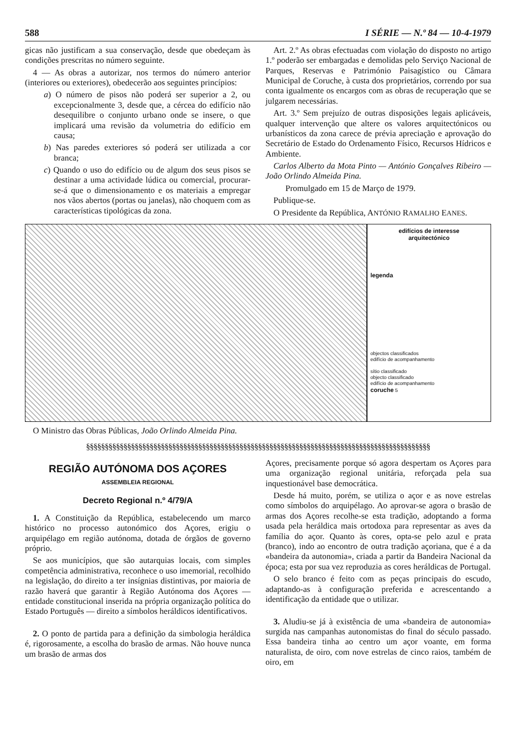588 I SÉRIE — N.º 84 — 10-4-1979
gicas não justificam a sua conservação, desde que obedeçam às condições prescritas no número seguinte.
4 — As obras a autorizar, nos termos do número anterior (interiores ou exteriores), obedecerão aos seguintes princípios:
a) O número de pisos não poderá ser superior a 2, ou excepcionalmente 3, desde que, a cércea do edifício não desequilibre o conjunto urbano onde se insere, o que implicará uma revisão da volumetria do edifício em causa;
b) Nas paredes exteriores só poderá ser utilizada a cor branca;
c) Quando o uso do edifício ou de algum dos seus pisos se destinar a uma actividade lúdica ou comercial, procurar-se-á que o dimensionamento e os materiais a empregar nos vãos abertos (portas ou janelas), não choquem com as características tipológicas da zona.
Art. 2.º As obras efectuadas com violação do disposto no artigo 1.º poderão ser embargadas e demolidas pelo Serviço Nacional de Parques, Reservas e Património Paisagístico ou Câmara Municipal de Coruche, à custa dos proprietários, correndo por sua conta igualmente os encargos com as obras de recuperação que se julgarem necessárias.
Art. 3.º Sem prejuízo de outras disposições legais aplicáveis, qualquer intervenção que altere os valores arquitectónicos ou urbanísticos da zona carece de prévia apreciação e aprovação do Secretário de Estado do Ordenamento Físico, Recursos Hídricos e Ambiente.
Carlos Alberto da Mota Pinto — António Gonçalves Ribeiro — João Orlindo Almeida Pina.
Promulgado em 15 de Março de 1979.
Publique-se.
O Presidente da República, ANTÓNIO RAMALHO EANES.
edifícios de interesse
arquitectónico
legenda
objectos classificados
edifício de acompanhamento
sítio classificado
objecto classificado
edifício de acompanhamento
coruche 5
O Ministro das Obras Públicas, João Orlindo Almeida Pina.
§§§§§§§§§§§§§§§§§§§§§§§§§§§§§§§§§§§§§§§§§§§§§§§§§§§§§§§§§§§§§§§§§§§§§§§§§§§§§§§§§§§§§§§§§§§§
REGIÃO AUTÓNOMA DOS AÇORES
ASSEMBLEIA REGIONAL
Decreto Regional n.º 4/79/A
1. A Constituição da República, estabelecendo um marco histórico no processo autonómico dos Açores, erigiu o arquipélago em região autónoma, dotada de órgãos de governo próprio.
Se aos municípios, que são autarquias locais, com simples competência administrativa, reconhece o uso imemorial, recolhido na legislação, do direito a ter insígnias distintivas, por maioria de razão haverá que garantir à Região Autónoma dos Açores — entidade constitucional inserida na própria organização política do Estado Português — direito a símbolos heráldicos identificativos.
2. O ponto de partida para a definição da simbologia heráldica é, rigorosamente, a escolha do brasão de armas. Não houve nunca um brasão de armas dos
Açores, precisamente porque só agora despertam os Açores para uma organização regional unitária, reforçada pela sua inquestionável base democrática.
Desde há muito, porém, se utiliza o açor e as nove estrelas como símbolos do arquipélago. Ao aprovar-se agora o brasão de armas dos Açores recolhe-se esta tradição, adoptando a forma usada pela heráldica mais ortodoxa para representar as aves da família do açor. Quanto às cores, opta-se pelo azul e prata (branco), indo ao encontro de outra tradição açoriana, que é a da «bandeira da autonomia», criada a partir da Bandeira Nacional da época; esta por sua vez reproduzia as cores heráldicas de Portugal.
O selo branco é feito com as peças principais do escudo, adaptando-as à configuração preferida e acrescentando a identificação da entidade que o utilizar.
3. Aludiu-se já à existência de uma «bandeira de autonomia» surgida nas campanhas autonomistas do final do século passado. Essa bandeira tinha ao centro um açor voante, em forma naturalista, de oiro, com nove estrelas de cinco raios, também de oiro, em